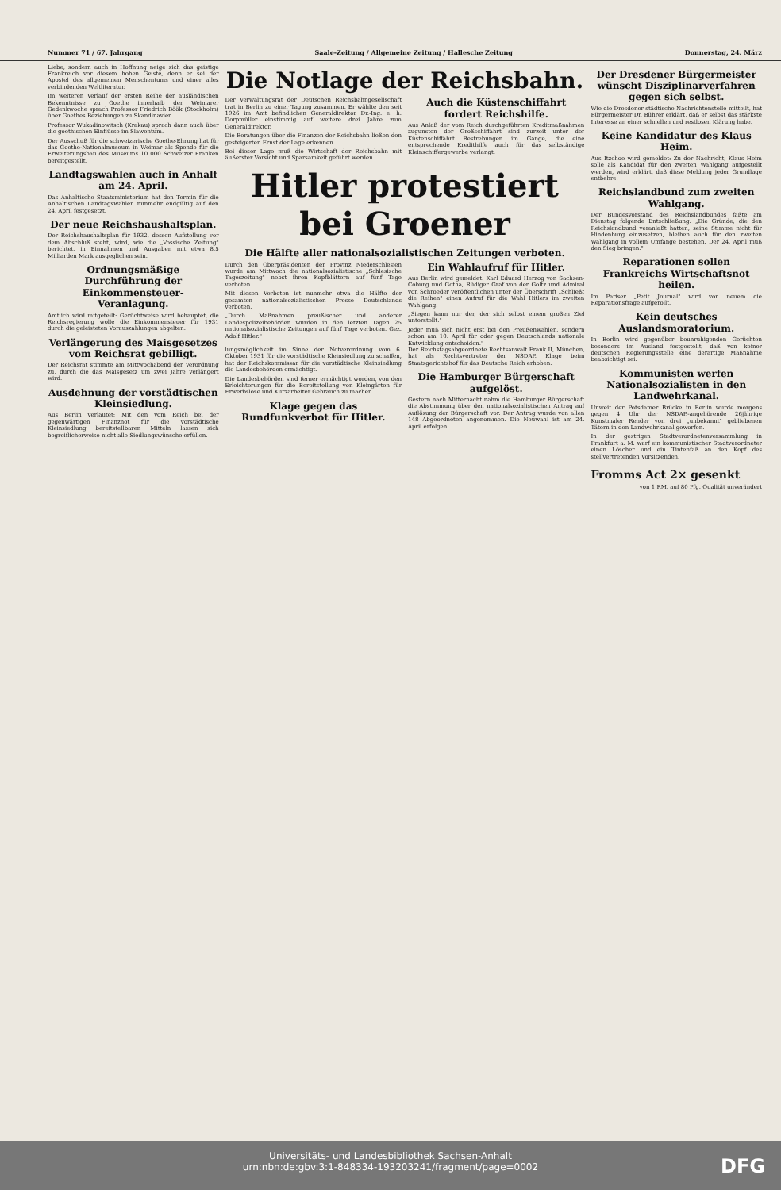Nummer 71 / 67. Jahrgang Saale-Zeitung / Allgemeine Zeitung / Hallesche Zeitung Donnerstag, 24. März
Liebe, sondern auch in Hoffnung neige sich das geistige Frankreich vor diesem hohen Geiste, denn er sei der Apostel des allgemeinen Menschentums und einer alles verbindenden Weltliteratur.
Im weiteren Verlauf der ersten Reihe der ausländischen Bekenntnisse zu Goethe innerhalb der Weimarer Gedenkwoche sprach Professor Friedrich Böök (Stockholm) über Goethes Beziehungen zu Skandinavien.
Professor Wukadinowitsch (Krakau) sprach dann auch über die goethischen Einflüsse im Slawentum.
Der Ausschuß für die schweizerische Goethe-Ehrung hat für das Goethe-Nationalmuseum in Weimar als Spende für die Erweiterungsbau des Museums 10 000 Schweizer Franken bereitgestellt.
Landtagswahlen auch in Anhalt am 24. April.
Das Anhaltische Staatsministerium hat den Termin für die Anhaltischen Landtagswahlen nunmehr endgültig auf den 24. April festgesetzt.
Der neue Reichshaushaltsplan.
Der Reichshaushaltsplan für 1932, dessen Aufstellung vor dem Abschluß steht, wird, wie die „Vossische Zeitung" berichtet, in Einnahmen und Ausgaben mit etwa 8,5 Milliarden Mark ausgeglichen sein.
Ordnungsmäßige Durchführung der Einkommensteuer-Veranlagung.
Amtlich wird mitgeteilt: Gerüchtweise wird behauptet, die Reichsregierung wolle die Einkommensteuer für 1931 durch die geleisteten Vorauszahlungen abgelten.
Verlängerung des Maisgesetzes vom Reichsrat gebilligt.
Der Reichsrat stimmte am Mittwochabend der Verordnung zu, durch die das Maisgesetz um zwei Jahre verlängert wird.
Ausdehnung der vorstädtischen Kleinsiedlung.
Aus Berlin verlautet: Mit den vom Reich bei der gegenwärtigen Finanznot für die vorstädtische Kleinsiedlung bereitstellbaren Mitteln lassen sich begreiflicherweise nicht alle Siedlungswünsche erfüllen.
Die Notlage der Reichsbahn.
Der Verwaltungsrat der Deutschen Reichsbahngesellschaft trat in Berlin zu einer Tagung zusammen. Er wählte den seit 1926 im Amt befindlichen Generaldirektor Dr.-Ing. e. h. Dorpmüller einstimmig auf weitere drei Jahre zum Generaldirektor.
Die Beratungen über die Finanzen der Reichsbahn ließen den gesteigerten Ernst der Lage erkennen.
Bei dieser Lage muß die Wirtschaft der Reichsbahn mit äußerster Vorsicht und Sparsamkeit geführt werden.
Auch die Küstenschiffahrt fordert Reichshilfe.
Aus Anlaß der vom Reich durchgeführten Kreditmaßnahmen zugunsten der Großschiffahrt sind zurzeit unter der Küstenschiffahrt Bestrebungen im Gange, die eine entsprechende Kredithilfe auch für das selbständige Kleinschiffergewerbe verlangt.
Hitler protestiert bei Groener
Die Hälfte aller nationalsozialistischen Zeitungen verboten.
Durch den Oberpräsidenten der Provinz Niederschlesien wurde am Mittwoch die nationalsozialistische „Schlesische Tageszeitung" nebst ihren Kopfblättern auf fünf Tage verboten.
Mit diesen Verboten ist nunmehr etwa die Hälfte der gesamten nationalsozialistischen Presse Deutschlands verboten.
„Durch Maßnahmen preußischer und anderer Landespolizeibehörden wurden in den letzten Tagen 25 nationalsozialistische Zeitungen auf fünf Tage verboten. Gez. Adolf Hitler."
Ein Wahlaufruf für Hitler.
Aus Berlin wird gemeldet: Karl Eduard Herzog von Sachsen-Coburg und Gotha, Rüdiger Graf von der Goltz und Admiral von Schroeder veröffentlichen unter der Überschrift „Schließt die Reihen" einen Aufruf für die Wahl Hitlers im zweiten Wahlgang.
„Siegen kann nur der, der sich selbst einem großen Ziel unterstellt."
Jeder muß sich nicht erst bei den Preußenwahlen, sondern schon am 10. April für oder gegen Deutschlands nationale Entwicklung entscheiden."
lungsmöglichkeit im Sinne der Notverordnung vom 6. Oktober 1931 für die vorstädtische Kleinsiedlung zu schaffen, hat der Reichskommissar für die vorstädtische Kleinsiedlung die Landesbehörden ermächtigt.
Die Landesbehörden sind ferner ermächtigt worden, von den Erleichterungen für die Bereitstellung von Kleingärten für Erwerbslose und Kurzarbeiter Gebrauch zu machen.
Klage gegen das Rundfunkverbot für Hitler.
Der Reichstagsabgeordnete Rechtsanwalt Frank II, München, hat als Rechtsvertreter der NSDAP. Klage beim Staatsgerichtshof für das Deutsche Reich erhoben.
Die Hamburger Bürgerschaft aufgelöst.
Gestern nach Mitternacht nahm die Hamburger Bürgerschaft die Abstimmung über den nationalsozialistischen Antrag auf Auflösung der Bürgerschaft vor. Der Antrag wurde von allen 148 Abgeordneten angenommen. Die Neuwahl ist am 24. April erfolgen.
Der Dresdener Bürgermeister wünscht Disziplinarverfahren gegen sich selbst.
Wie die Dresdener städtische Nachrichtenstelle mitteilt, hat Bürgermeister Dr. Bührer erklärt, daß er selbst das stärkste Interesse an einer schnellen und restlosen Klärung habe.
Keine Kandidatur des Klaus Heim.
Aus Itzehoe wird gemeldet: Zu der Nachricht, Klaus Heim solle als Kandidat für den zweiten Wahlgang aufgestellt werden, wird erklärt, daß diese Meldung jeder Grundlage entbehre.
Reichslandbund zum zweiten Wahlgang.
Der Bundesvorstand des Reichslandbundes faßte am Dienstag folgende Entschließung: „Die Gründe, die den Reichslandbund veranlaßt hatten, seine Stimme nicht für Hindenburg einzusetzen, bleiben auch für den zweiten Wahlgang in vollem Umfange bestehen. Der 24. April muß den Sieg bringen."
Reparationen sollen Frankreichs Wirtschaftsnot heilen.
Im Pariser „Petit Journal" wird von neuem die Reparationsfrage aufgerollt.
Kein deutsches Auslandsmoratorium.
In Berlin wird gegenüber beunruhigenden Gerüchten besonders im Ausland festgestellt, daß von keiner deutschen Regierungsstelle eine derartige Maßnahme beabsichtigt sei.
Kommunisten werfen Nationalsozialisten in den Landwehrkanal.
Unweit der Potsdamer Brücke in Berlin wurde morgens gegen 4 Uhr der NSDAP.-angehörende 26jährige Kunstmaler Render von drei „unbekannt" gebliebenen Tätern in den Landwehrkanal geworfen.
In der gestrigen Stadtverordnetenversammlung in Frankfurt a. M. warf ein kommunistischer Stadtverordneter einen Löscher und ein Tintenfaß an den Kopf des stellvertretenden Vorsitzenden.
Fromms Act 2× gesenkt
von 1 RM. auf 80 Pfg. Qualität unverändert
Universitäts- und Landesbibliothek Sachsen-Anhalt
urn:nbn:de:gbv:3:1-848334-193203241/fragment/page=0002
DFG